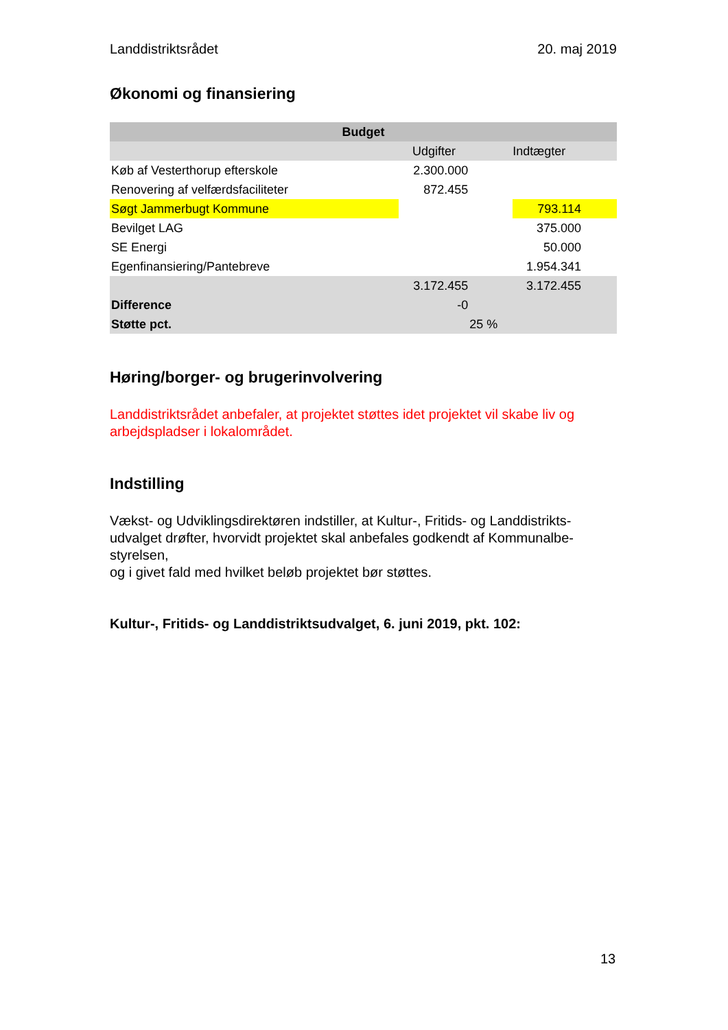Landdistriktsrådet 20. maj 2019
Økonomi og finansiering
| Budget | | | |
| --- | --- | --- | --- |
| | Udgifter | | Indtægter |
| Køb af Vesterthorup efterskole | 2.300.000 | | |
| Renovering af velfærdsfaciliteter | 872.455 | | |
| Søgt Jammerbugt Kommune | | | 793.114 |
| Bevilget LAG | | | 375.000 |
| SE Energi | | | 50.000 |
| Egenfinansiering/Pantebreve | | | 1.954.341 |
| | 3.172.455 | | 3.172.455 |
| Difference | -0 | | |
| Støtte pct. | | 25 % | |
Høring/borger- og brugerinvolvering
Landdistriktsrådet anbefaler, at projektet støttes idet projektet vil skabe liv og arbejdspladser i lokalområdet.
Indstilling
Vækst- og Udviklingsdirektøren indstiller, at Kultur-, Fritids- og Landdistrikts-
udvalget drøfter, hvorvidt projektet skal anbefales godkendt af Kommunalbe-
styrelsen,
og i givet fald med hvilket beløb projektet bør støttes.
Kultur-, Fritids- og Landdistriktsudvalget, 6. juni 2019, pkt. 102:
13